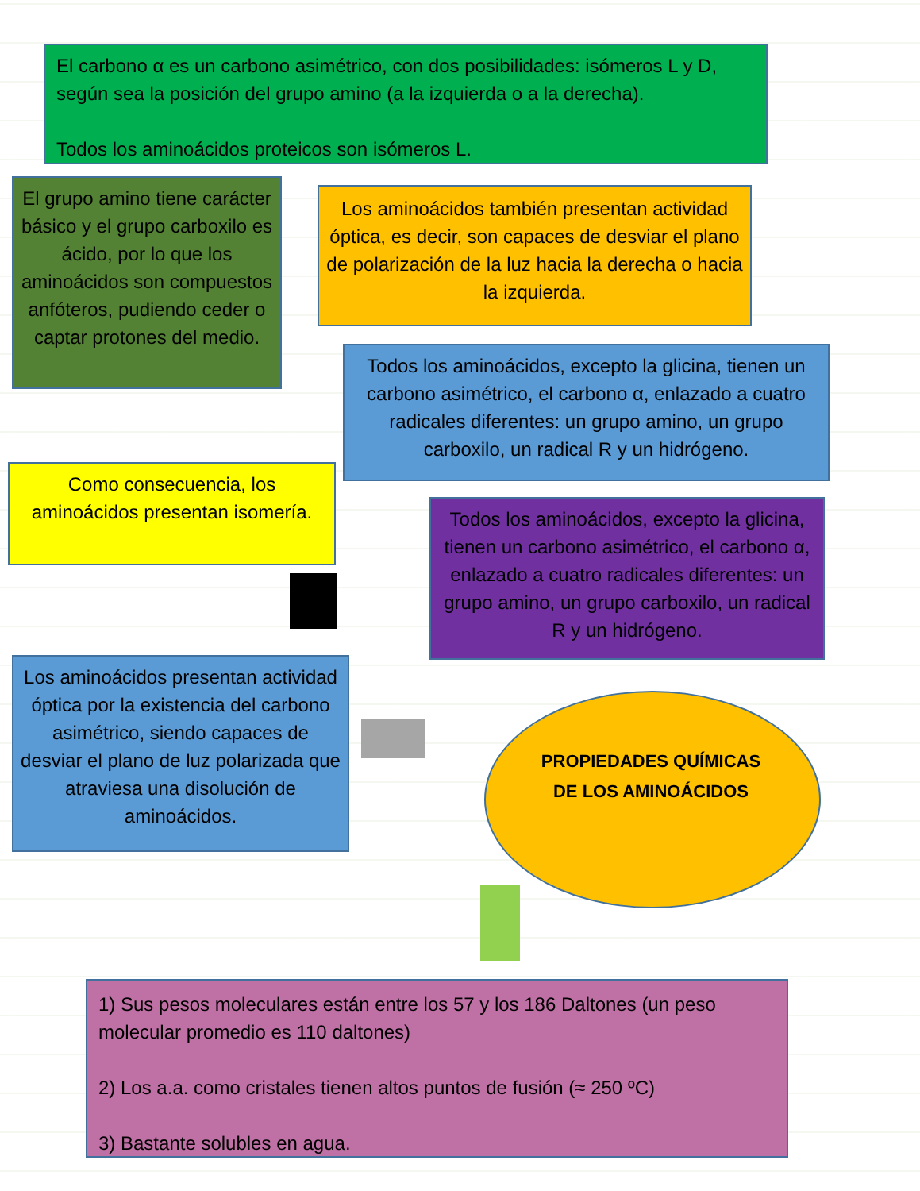El carbono α es un carbono asimétrico, con dos posibilidades: isómeros L y D, según sea la posición del grupo amino (a la izquierda o a la derecha).
Todos los aminoácidos proteicos son isómeros L.
El grupo amino tiene carácter básico y el grupo carboxilo es ácido, por lo que los aminoácidos son compuestos anfóteros, pudiendo ceder o captar protones del medio.
Los aminoácidos también presentan actividad óptica, es decir, son capaces de desviar el plano de polarización de la luz hacia la derecha o hacia la izquierda.
Todos los aminoácidos, excepto la glicina, tienen un carbono asimétrico, el carbono α, enlazado a cuatro radicales diferentes: un grupo amino, un grupo carboxilo, un radical R y un hidrógeno.
Como consecuencia, los aminoácidos presentan isomería.
Todos los aminoácidos, excepto la glicina, tienen un carbono asimétrico, el carbono α, enlazado a cuatro radicales diferentes: un grupo amino, un grupo carboxilo, un radical R y un hidrógeno.
Los aminoácidos presentan actividad óptica por la existencia del carbono asimétrico, siendo capaces de desviar el plano de luz polarizada que atraviesa una disolución de aminoácidos.
PROPIEDADES QUÍMICAS
DE LOS AMINOÁCIDOS
1) Sus pesos moleculares están entre los 57 y los 186 Daltones (un peso molecular promedio es 110 daltones)
2) Los a.a. como cristales tienen altos puntos de fusión (≈ 250 ºC)
3) Bastante solubles en agua.